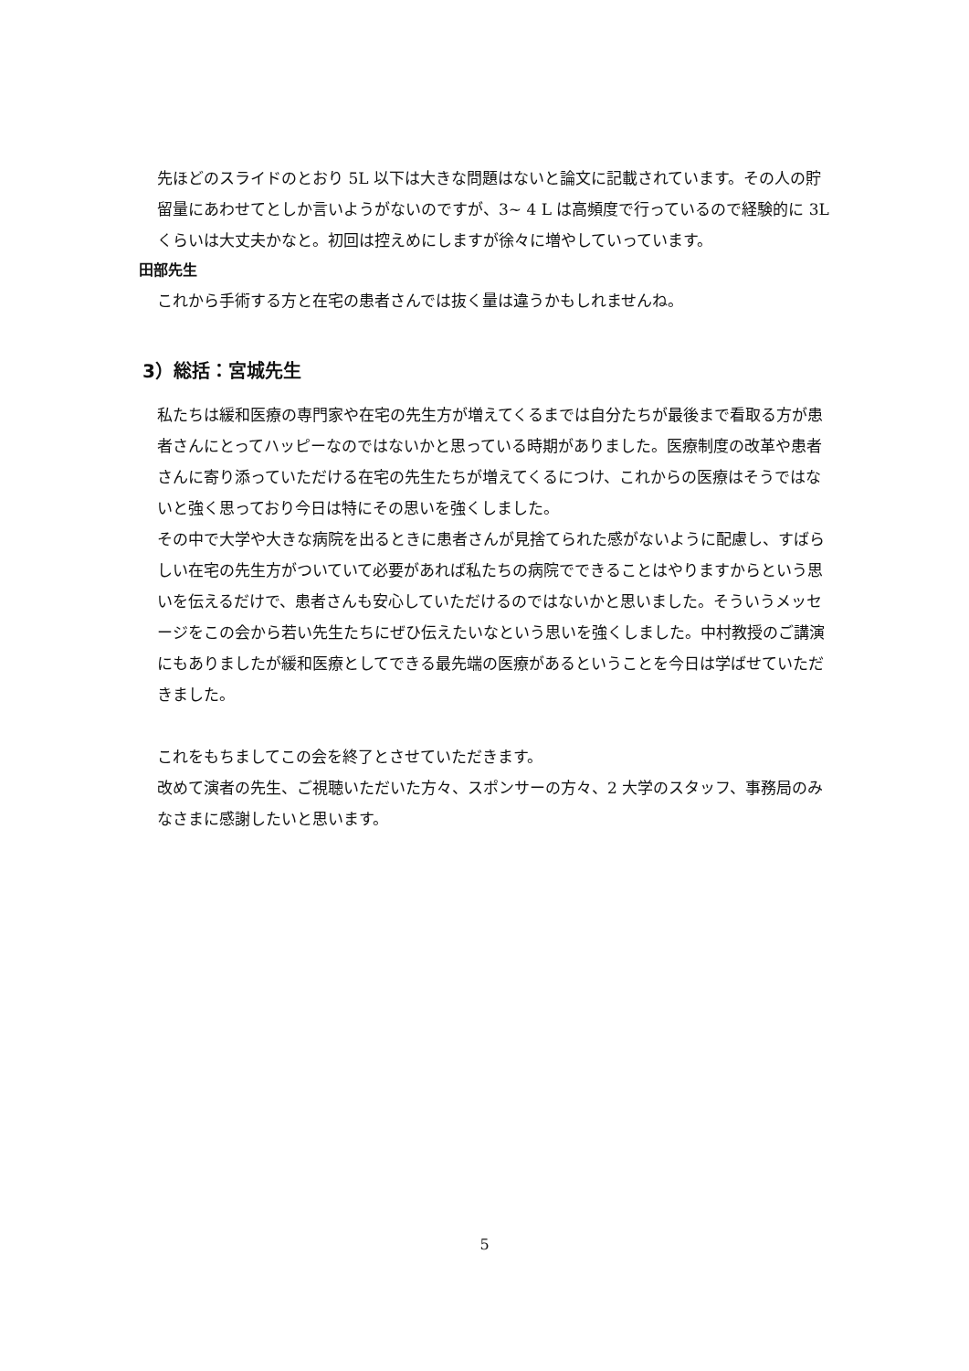先ほどのスライドのとおり 5L 以下は大きな問題はないと論文に記載されています。その人の貯留量にあわせてとしか言いようがないのですが、3~ 4 L は高頻度で行っているので経験的に 3L くらいは大丈夫かなと。初回は控えめにしますが徐々に増やしていっています。
田部先生
これから手術する方と在宅の患者さんでは抜く量は違うかもしれませんね。
3）総括：宮城先生
私たちは緩和医療の専門家や在宅の先生方が増えてくるまでは自分たちが最後まで看取る方が患者さんにとってハッピーなのではないかと思っている時期がありました。医療制度の改革や患者さんに寄り添っていただける在宅の先生たちが増えてくるにつけ、これからの医療はそうではないと強く思っており今日は特にその思いを強くしました。
その中で大学や大きな病院を出るときに患者さんが見捨てられた感がないように配慮し、すばらしい在宅の先生方がついていて必要があれば私たちの病院でできることはやりますからという思いを伝えるだけで、患者さんも安心していただけるのではないかと思いました。そういうメッセージをこの会から若い先生たちにぜひ伝えたいなという思いを強くしました。中村教授のご講演にもありましたが緩和医療としてできる最先端の医療があるということを今日は学ばせていただきました。
これをもちましてこの会を終了とさせていただきます。
改めて演者の先生、ご視聴いただいた方々、スポンサーの方々、2 大学のスタッフ、事務局のみなさまに感謝したいと思います。
5